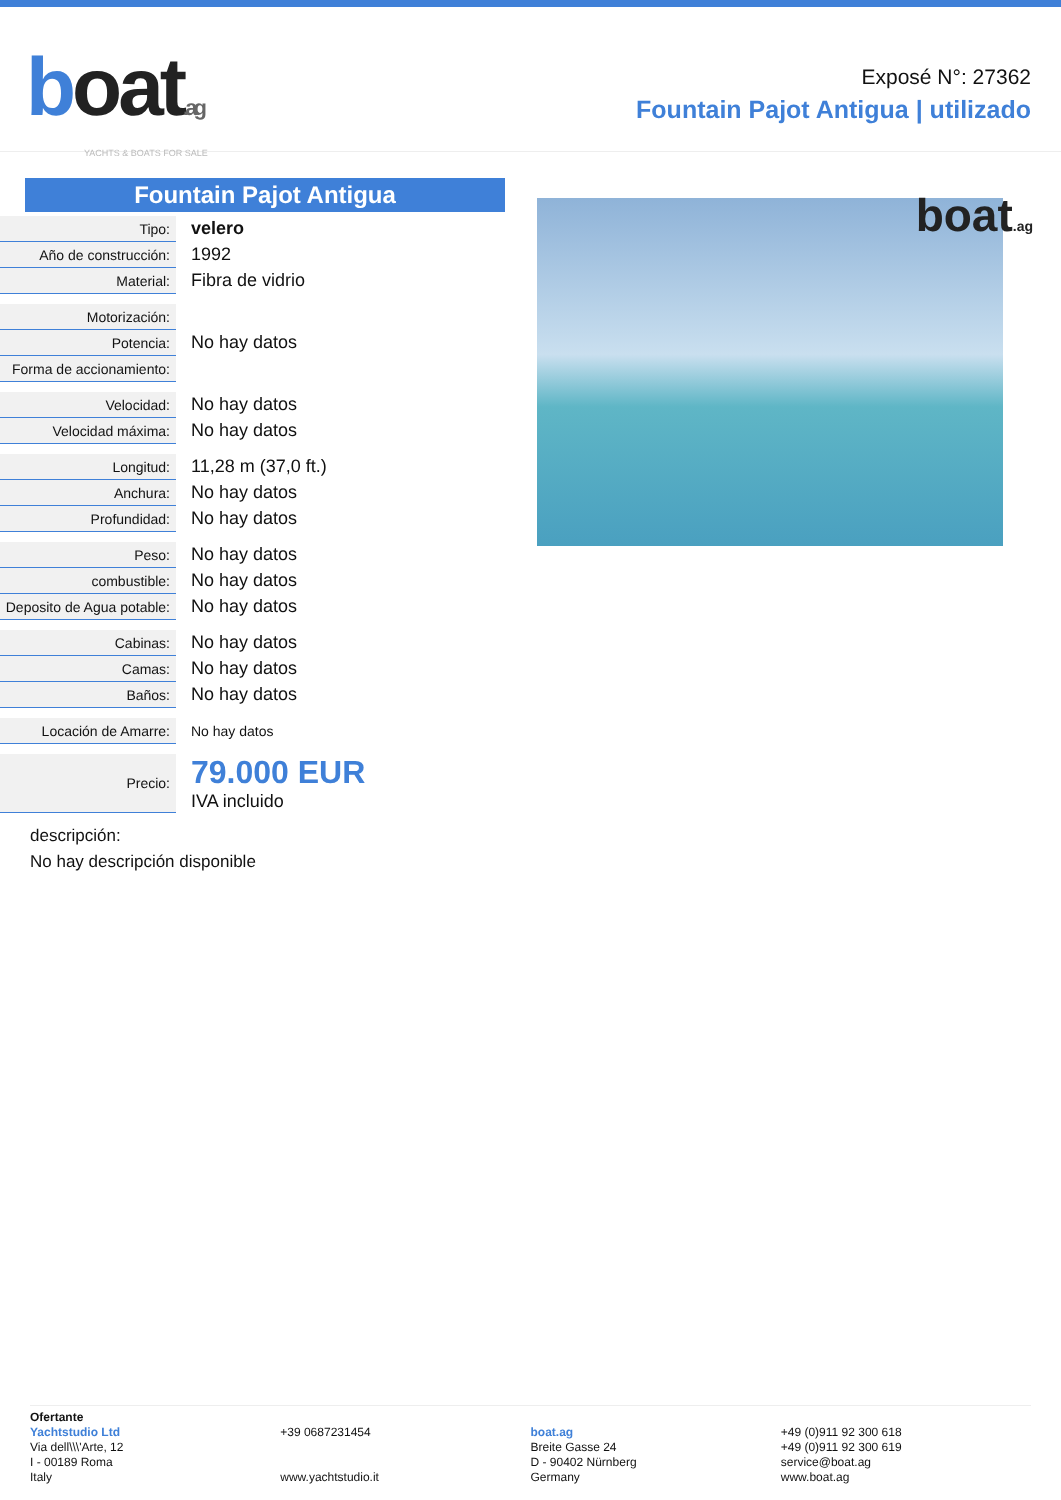boat.ag
YACHTS & BOATS FOR SALE
Exposé N°: 27362
Fountain Pajot Antigua | utilizado
Fountain Pajot Antigua
| Tipo: | velero |
| Año de construcción: | 1992 |
| Material: | Fibra de vidrio |
| Motorización: | |
| Potencia: | No hay datos |
| Forma de accionamiento: | |
| Velocidad: | No hay datos |
| Velocidad máxima: | No hay datos |
| Longitud: | 11,28 m (37,0 ft.) |
| Anchura: | No hay datos |
| Profundidad: | No hay datos |
| Peso: | No hay datos |
| combustible: | No hay datos |
| Deposito de Agua potable: | No hay datos |
| Cabinas: | No hay datos |
| Camas: | No hay datos |
| Baños: | No hay datos |
| Locación de Amarre: | No hay datos |
| Precio: | 79.000 EUR IVA incluido |
descripción:
No hay descripción disponible
boat.ag
Ofertante
Yachtstudio Ltd
Via dell\\\'Arte, 12
I - 00189 Roma
Italy
+39 0687231454
www.yachtstudio.it
boat.ag
Breite Gasse 24
D - 90402 Nürnberg
Germany
+49 (0)911 92 300 618
+49 (0)911 92 300 619
service@boat.ag
www.boat.ag